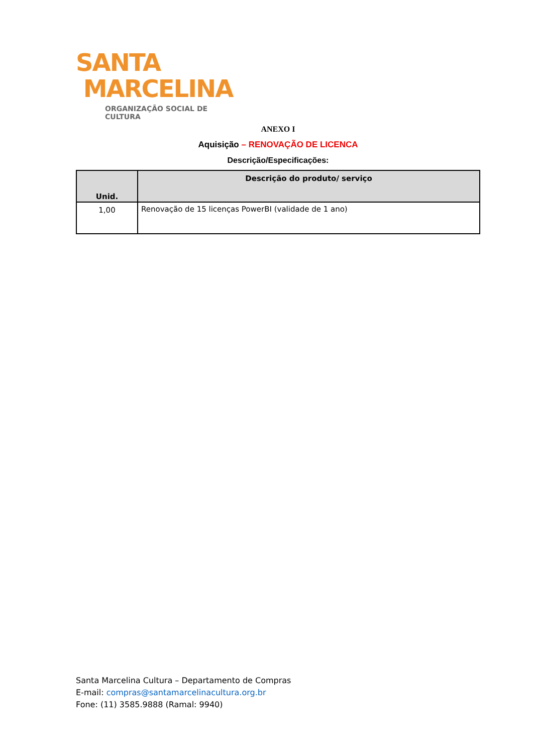SANTA
MARCELINA
ORGANIZAÇÃO SOCIAL DE CULTURA
ANEXO I
Aquisição – RENOVAÇÃO DE LICENCA
Descrição/Especificações:
| Unid. | Descrição do produto/ serviço |
| --- | --- |
| 1,00 | Renovação de 15 licenças PowerBI (validade de 1 ano) |
Santa Marcelina Cultura – Departamento de Compras
E-mail: compras@santamarcelinacultura.org.br
Fone: (11) 3585.9888 (Ramal: 9940)